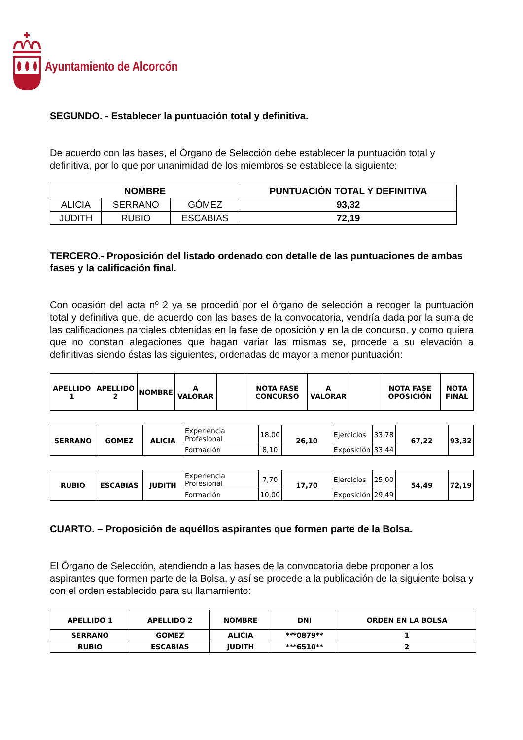Ayuntamiento de Alcorcón
SEGUNDO. - Establecer la puntuación total y definitiva.
De acuerdo con las bases, el Órgano de Selección debe establecer la puntuación total y definitiva, por lo que por unanimidad de los miembros se establece la siguiente:
| NOMBRE | | | PUNTUACIÓN TOTAL Y DEFINITIVA |
| --- | --- | --- | --- |
| ALICIA | SERRANO | GÓMEZ | 93,32 |
| JUDITH | RUBIO | ESCABIAS | 72,19 |
TERCERO.- Proposición del listado ordenado con detalle de las puntuaciones de ambas fases y la calificación final.
Con ocasión del acta nº 2 ya se procedió por el órgano de selección a recoger la puntuación total y definitiva que, de acuerdo con las bases de la convocatoria, vendría dada por la suma de las calificaciones parciales obtenidas en la fase de oposición y en la de concurso, y como quiera que no constan alegaciones que hagan variar las mismas se, procede a su elevación a definitivas siendo éstas las siguientes, ordenadas de mayor a menor puntuación:
| APELLIDO 1 | APELLIDO 2 | NOMBRE | A VALORAR | | NOTA FASE CONCURSO | A VALORAR | | NOTA FASE OPOSICIÓN | NOTA FINAL |
| SERRANO | GOMEZ | ALICIA | Experiencia Profesional | 18,00 | 26,10 | Ejercicios | 33,78 | 67,22 | 93,32 |
| | | | Formación | 8,10 | | Exposición | 33,44 | | |
| RUBIO | ESCABIAS | JUDITH | Experiencia Profesional | 7,70 | 17,70 | Ejercicios | 25,00 | 54,49 | 72,19 |
| | | | Formación | 10,00 | | Exposición | 29,49 | | |
CUARTO. – Proposición de aquéllos aspirantes que formen parte de la Bolsa.
El Órgano de Selección, atendiendo a las bases de la convocatoria debe proponer a los aspirantes que formen parte de la Bolsa, y así se procede a la publicación de la siguiente bolsa y con el orden establecido para su llamamiento:
| APELLIDO 1 | APELLIDO 2 | NOMBRE | DNI | ORDEN EN LA BOLSA |
| SERRANO | GOMEZ | ALICIA | ***0879** | 1 |
| RUBIO | ESCABIAS | JUDITH | ***6510** | 2 |